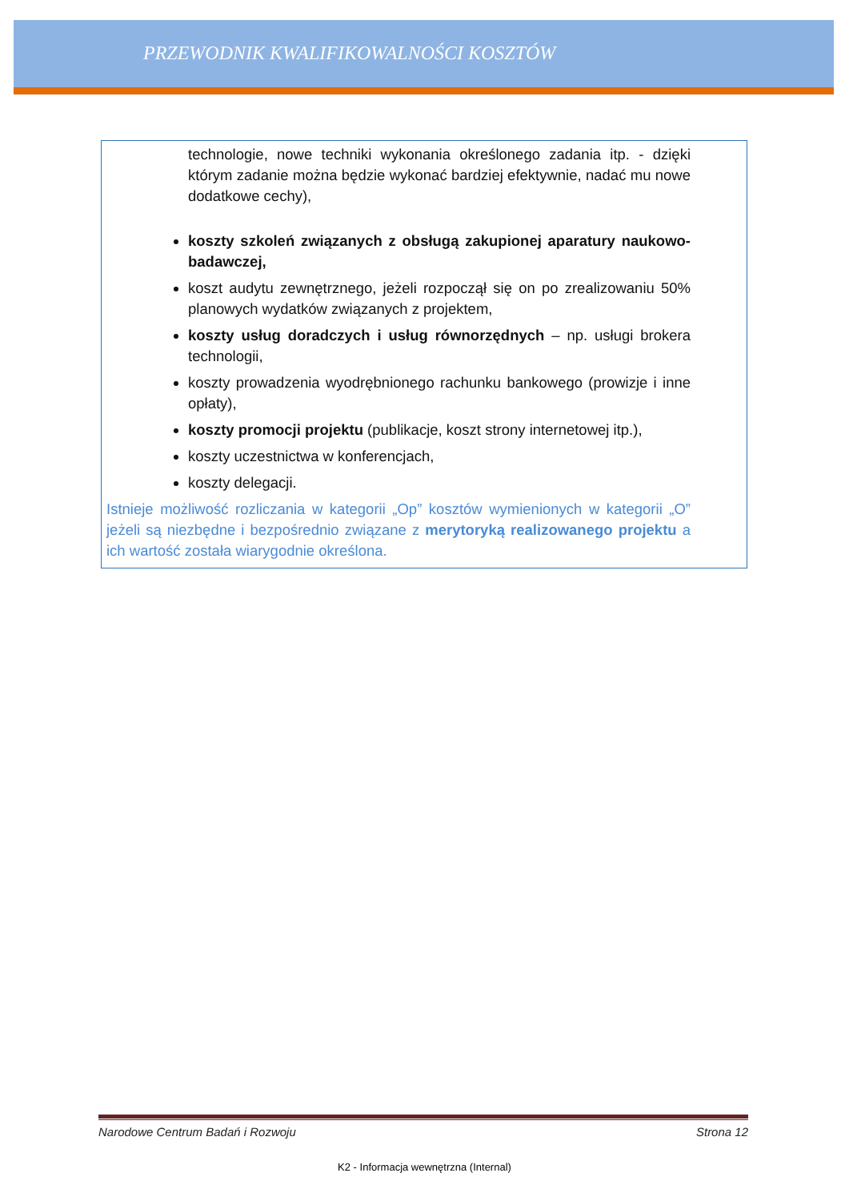PRZEWODNIK KWALIFIKOWALNOŚCI KOSZTÓW
technologie, nowe techniki wykonania określonego zadania itp. - dzięki którym zadanie można będzie wykonać bardziej efektywnie, nadać mu nowe dodatkowe cechy),
koszty szkoleń związanych z obsługą zakupionej aparatury naukowo-badawczej,
koszt audytu zewnętrznego, jeżeli rozpoczął się on po zrealizowaniu 50% planowych wydatków związanych z projektem,
koszty usług doradczych i usług równorzędnych – np. usługi brokera technologii,
koszty prowadzenia wyodrębnionego rachunku bankowego (prowizje i inne opłaty),
koszty promocji projektu (publikacje, koszt strony internetowej itp.),
koszty uczestnictwa w konferencjach,
koszty delegacji.
Istnieje możliwość rozliczania w kategorii „Op” kosztów wymienionych w kategorii „O” jeżeli są niezbędne i bezpośrednio związane z merytoryką realizowanego projektu a ich wartość została wiarygodnie określona.
Narodowe Centrum Badań i Rozwoju Strona 12
K2 - Informacja wewnętrzna (Internal)